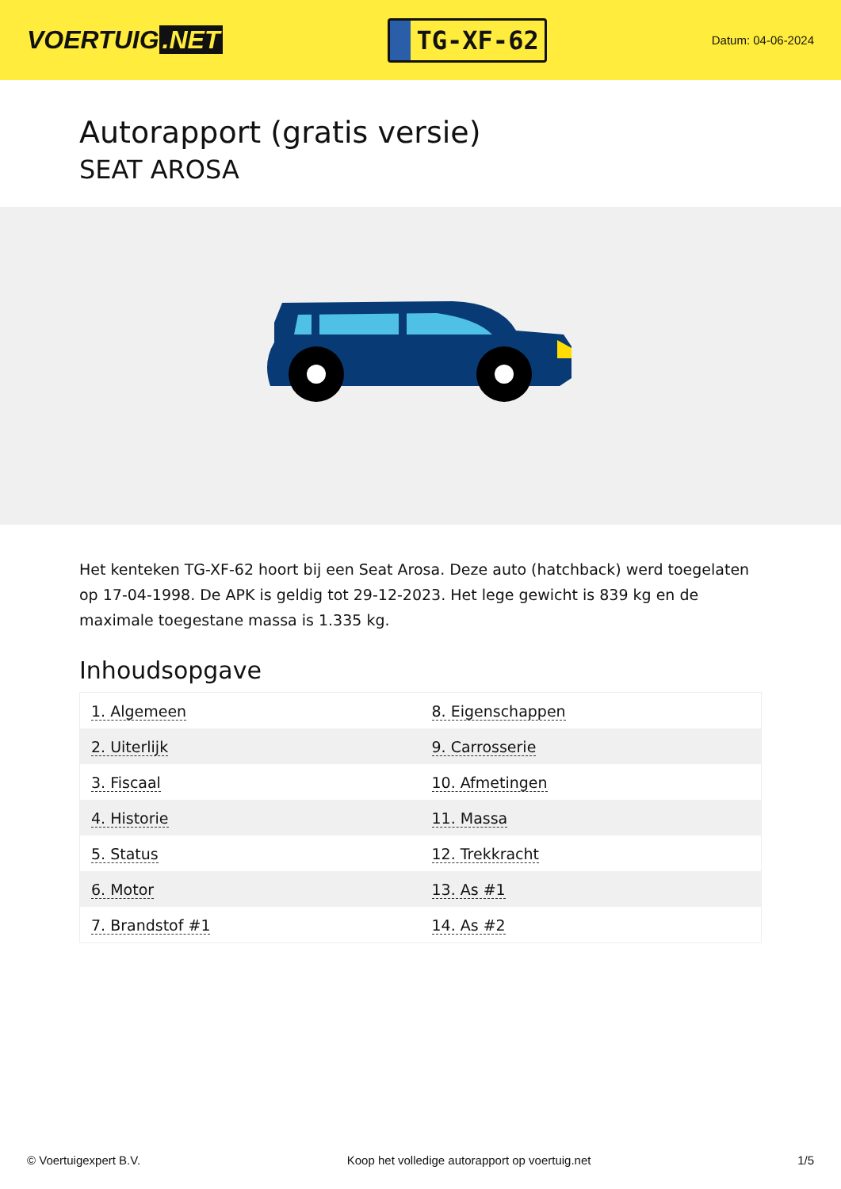VOERTUIG.NET
TG-XF-62
Datum: 04-06-2024
Autorapport (gratis versie)
SEAT AROSA
Het kenteken TG-XF-62 hoort bij een Seat Arosa. Deze auto (hatchback) werd toegelaten op 17-04-1998. De APK is geldig tot 29-12-2023. Het lege gewicht is 839 kg en de maximale toegestane massa is 1.335 kg.
Inhoudsopgave
| 1. Algemeen | 8. Eigenschappen |
| 2. Uiterlijk | 9. Carrosserie |
| 3. Fiscaal | 10. Afmetingen |
| 4. Historie | 11. Massa |
| 5. Status | 12. Trekkracht |
| 6. Motor | 13. As #1 |
| 7. Brandstof #1 | 14. As #2 |
© Voertuigexpert B.V. Koop het volledige autorapport op voertuig.net 1/5